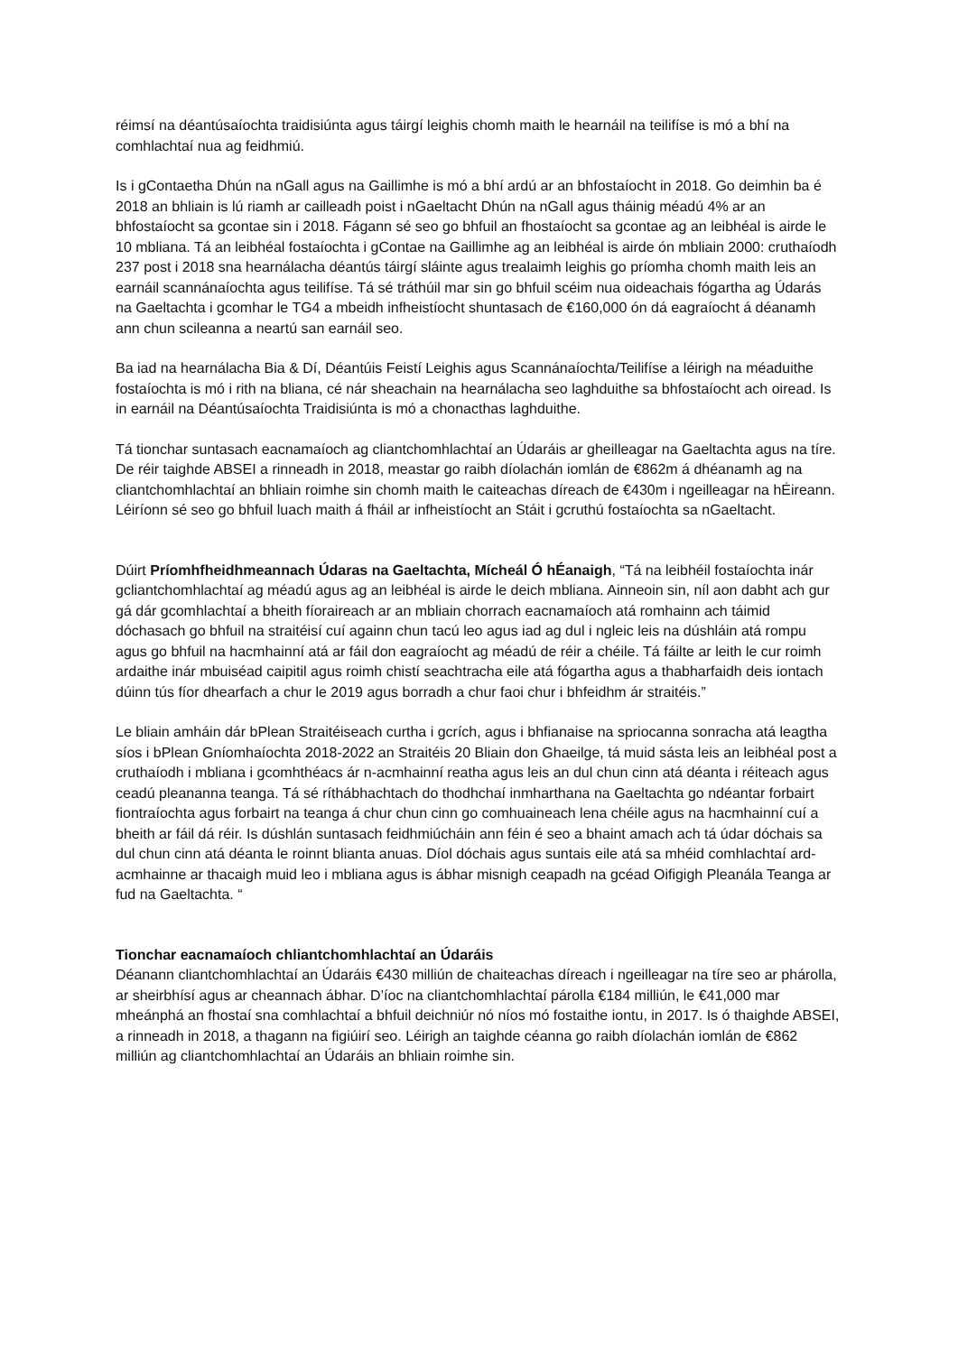réimsí na déantúsaíochta traidisiúnta agus táirgí leighis chomh maith le hearnáil na teilifíse is mó a bhí na comhlachtaí nua ag feidhmiú.
Is i gContaetha Dhún na nGall agus na Gaillimhe is mó a bhí ardú ar an bhfostaíocht in 2018. Go deimhin ba é 2018 an bhliain is lú riamh ar cailleadh poist i nGaeltacht Dhún na nGall agus tháinig méadú 4% ar an bhfostaíocht sa gcontae sin i 2018. Fágann sé seo go bhfuil an fhostaíocht sa gcontae ag an leibhéal is airde le 10 mbliana. Tá an leibhéal fostaíochta i gContae na Gaillimhe ag an leibhéal is airde ón mbliain 2000: cruthaíodh 237 post i 2018 sna hearnálacha déantús táirgí sláinte agus trealaimh leighis go príomha chomh maith leis an earnáil scannánaíochta agus teilifíse. Tá sé tráthúil mar sin go bhfuil scéim nua oideachais fógartha ag Údarás na Gaeltachta i gcomhar le TG4 a mbeidh infheistíocht shuntasach de €160,000 ón dá eagraíocht á déanamh ann chun scileanna a neartú san earnáil seo.
Ba iad na hearnálacha Bia & Dí, Déantúis Feistí Leighis agus Scannánaíochta/Teilifíse a léirigh na méaduithe fostaíochta is mó i rith na bliana, cé nár sheachain na hearnálacha seo laghduithe sa bhfostaíocht ach oiread. Is in earnáil na Déantúsaíochta Traidisiúnta is mó a chonacthas laghduithe.
Tá tionchar suntasach eacnamaíoch ag cliantchomhlachtaí an Údaráis ar gheilleagar na Gaeltachta agus na tíre. De réir taighde ABSEI a rinneadh in 2018, meastar go raibh díolachán iomlán de €862m á dhéanamh ag na cliantchomhlachtaí an bhliain roimhe sin chomh maith le caiteachas díreach de €430m i ngeilleagar na hÉireann. Léiríonn sé seo go bhfuil luach maith á fháil ar infheistíocht an Stáit i gcruthú fostaíochta sa nGaeltacht.
Dúirt Príomhfheidhmeannach Údaras na Gaeltachta, Mícheál Ó hÉanaigh, “Tá na leibhéil fostaíochta inár gcliantchomhlachtaí ag méadú agus ag an leibhéal is airde le deich mbliana. Ainneoin sin, níl aon dabht ach gur gá dár gcomhlachtaí a bheith fíoraireach ar an mbliain chorrach eacnamaíoch atá romhainn ach táimid dóchasach go bhfuil na straitéisí cuí againn chun tacú leo agus iad ag dul i ngleic leis na dúshláin atá rompu agus go bhfuil na hacmhainní atá ar fáil don eagraíocht ag méadú de réir a chéile. Tá fáilte ar leith le cur roimh ardaithe inár mbuiséad caipitil agus roimh chistí seachtracha eile atá fógartha agus a thabharfaidh deis iontach dúinn tús fíor dhearfach a chur le 2019 agus borradh a chur faoi chur i bhfeidhm ár straitéis.”
Le bliain amháin dár bPlean Straitéiseach curtha i gcrích, agus i bhfianaise na spriocanna sonracha atá leagtha síos i bPlean Gníomhaíochta 2018-2022 an Straitéis 20 Bliain don Ghaeilge, tá muid sásta leis an leibhéal post a cruthaíodh i mbliana i gcomhthéacs ár n-acmhainní reatha agus leis an dul chun cinn atá déanta i réiteach agus ceadú pleananna teanga. Tá sé ríthábhachtach do thodhchaí inmharthana na Gaeltachta go ndéantar forbairt fiontraíochta agus forbairt na teanga á chur chun cinn go comhuaineach lena chéile agus na hacmhainní cuí a bheith ar fáil dá réir. Is dúshlán suntasach feidhmiúcháin ann féin é seo a bhaint amach ach tá údar dóchais sa dul chun cinn atá déanta le roinnt blianta anuas. Díol dóchais agus suntais eile atá sa mhéid comhlachtaí ard-acmhainne ar thacaigh muid leo i mbliana agus is ábhar misnigh ceapadh na gcéad Oifigigh Pleanála Teanga ar fud na Gaeltachta. “
Tionchar eacnamaíoch chliantchomhlachtaí an Údaráis
Déanann cliantchomhlachtaí an Údaráis €430 milliún de chaiteachas díreach i ngeilleagar na tíre seo ar phárolla, ar sheirbhísí agus ar cheannach ábhar. D’íoc na cliantchomhlachtaí párolla €184 milliún, le €41,000 mar mheánphá an fhostaí sna comhlachtaí a bhfuil deichniúr nó níos mó fostaithe iontu, in 2017. Is ó thaighde ABSEI, a rinneadh in 2018, a thagann na figiúirí seo. Léirigh an taighde céanna go raibh díolachán iomlán de €862 milliún ag cliantchomhlachtaí an Údaráis an bhliain roimhe sin.